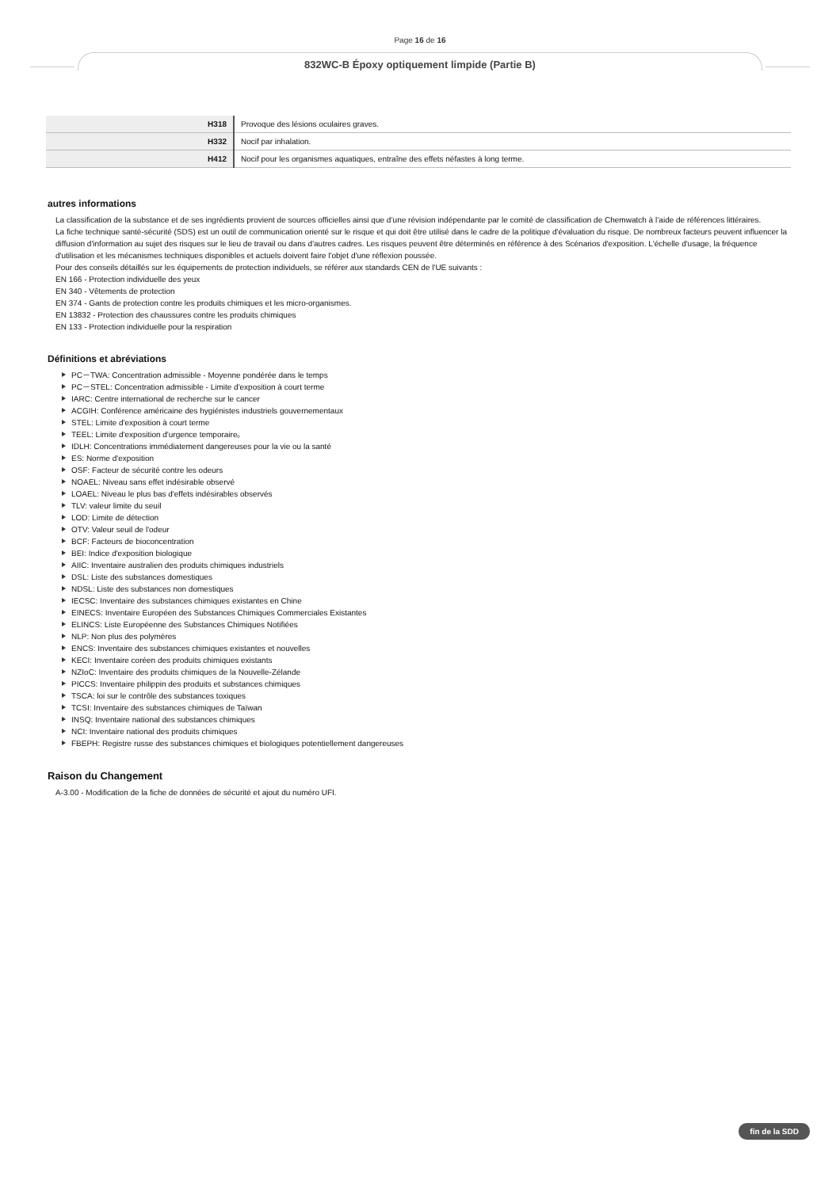Page 16 de 16
832WC-B Époxy optiquement limpide (Partie B)
| H318 | Provoque des lésions oculaires graves. |
| H332 | Nocif par inhalation. |
| H412 | Nocif pour les organismes aquatiques, entraîne des effets néfastes à long terme. |
autres informations
La classification de la substance et de ses ingrédients provient de sources officielles ainsi que d’une révision indépendante par le comité de classification de Chemwatch à l’aide de références littéraires.
La fiche technique santé-sécurité (SDS) est un outil de communication orienté sur le risque et qui doit être utilisé dans le cadre de la politique d'évaluation du risque. De nombreux facteurs peuvent influencer la diffusion d'information au sujet des risques sur le lieu de travail ou dans d'autres cadres. Les risques peuvent être déterminés en référence à des Scénarios d'exposition. L'échelle d'usage, la fréquence d'utilisation et les mécanismes techniques disponibles et actuels doivent faire l'objet d'une réflexion poussée.
Pour des conseils détaillés sur les équipements de protection individuels, se référer aux standards CEN de l'UE suivants :
EN 166 - Protection individuelle des yeux
EN 340 - Vêtements de protection
EN 374 - Gants de protection contre les produits chimiques et les micro-organismes.
EN 13832 - Protection des chaussures contre les produits chimiques
EN 133 - Protection individuelle pour la respiration
Définitions et abréviations
PC－TWA: Concentration admissible - Moyenne pondérée dans le temps
PC－STEL: Concentration admissible - Limite d'exposition à court terme
IARC: Centre international de recherche sur le cancer
ACGIH: Conférence américaine des hygiénistes industriels gouvernementaux
STEL: Limite d'exposition à court terme
TEEL: Limite d'exposition d'urgence temporaire。
IDLH: Concentrations immédiatement dangereuses pour la vie ou la santé
ES: Norme d'exposition
OSF: Facteur de sécurité contre les odeurs
NOAEL: Niveau sans effet indésirable observé
LOAEL: Niveau le plus bas d'effets indésirables observés
TLV: valeur limite du seuil
LOD: Limite de détection
OTV: Valeur seuil de l'odeur
BCF: Facteurs de bioconcentration
BEI: Indice d'exposition biologique
AIIC: Inventaire australien des produits chimiques industriels
DSL: Liste des substances domestiques
NDSL: Liste des substances non domestiques
IECSC: Inventaire des substances chimiques existantes en Chine
EINECS: Inventaire Européen des Substances Chimiques Commerciales Existantes
ELINCS: Liste Européenne des Substances Chimiques Notifiées
NLP: Non plus des polymères
ENCS: Inventaire des substances chimiques existantes et nouvelles
KECI: Inventaire coréen des produits chimiques existants
NZIoC: Inventaire des produits chimiques de la Nouvelle-Zélande
PICCS: Inventaire philippin des produits et substances chimiques
TSCA: loi sur le contrôle des substances toxiques
TCSI: Inventaire des substances chimiques de Taïwan
INSQ: Inventaire national des substances chimiques
NCI: Inventaire national des produits chimiques
FBEPH: Registre russe des substances chimiques et biologiques potentiellement dangereuses
Raison du Changement
A-3.00 - Modification de la fiche de données de sécurité et ajout du numéro UFI.
fin de la SDD